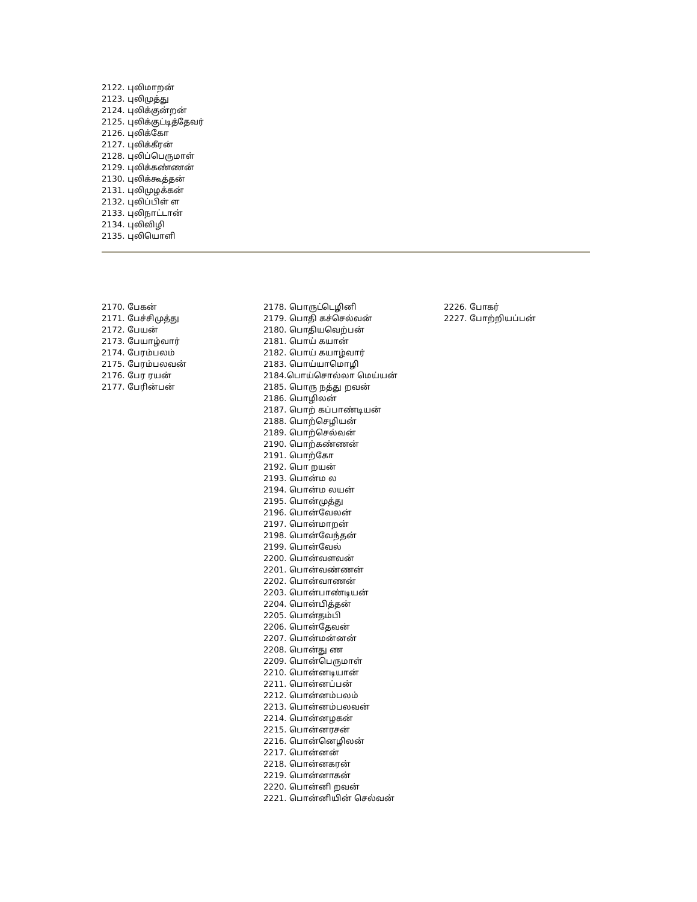2122. புலிமாறன்
2123. புலிமுத்து
2124. புலிக்குன்றன்
2125. புலிக்குட்டித்தேவர்
2126. புலிக்கோ
2127. புலிக்கீரன்
2128. புலிப்பெருமாள்
2129. புலிக்கண்ணன்
2130. புலிக்கூத்தன்
2131. புலிமுழக்கன்
2132. புலிப்பிள் ள
2133. புலிநாட்டான்
2134. புலிவிழி
2135. புலியொளி
2170. பேகன்
2171. பேச்சிமுத்து
2172. பேயன்
2173. பேயாழ்வார்
2174. பேரம்பலம்
2175. பேரம்பலவன்
2176. பேர ரயன்
2177. பேரின்பன்
2178. பொருட்டெழினி
2179. பொதி கச்செல்வன்
2180. பொதியவெற்பன்
2181. பொய் கயான்
2182. பொய் கயாழ்வார்
2183. பொய்யாமொழி
2184.பொய்சொல்லா மெய்யன்
2185. பொரு நத்து றவன்
2186. பொழிலன்
2187. பொற் கப்பாண்டியன்
2188. பொற்செழியன்
2189. பொற்செல்வன்
2190. பொற்கண்ணன்
2191. பொற்கோ
2192. பொ றயன்
2193. பொன்ம ல
2194. பொன்ம லயன்
2195. பொன்முத்து
2196. பொன்வேலன்
2197. பொன்மாறன்
2198. பொன்வேந்தன்
2199. பொன்வேல்
2200. பொன்வளவன்
2201. பொன்வண்ணன்
2202. பொன்வாணன்
2203. பொன்பாண்டியன்
2204. பொன்பித்தன்
2205. பொன்தம்பி
2206. பொன்தேவன்
2207. பொன்மன்னன்
2208. பொன்து ண
2209. பொன்பெருமாள்
2210. பொன்னடியான்
2211. பொன்னப்பன்
2212. பொன்னம்பலம்
2213. பொன்னம்பலவன்
2214. பொன்னழகன்
2215. பொன்னரசன்
2216. பொன்னெழிலன்
2217. பொன்னன்
2218. பொன்னகரன்
2219. பொன்னாகன்
2220. பொன்னி றவன்
2221. பொன்னியின் செல்வன்
2226. போகர்
2227. போற்றியப்பன்